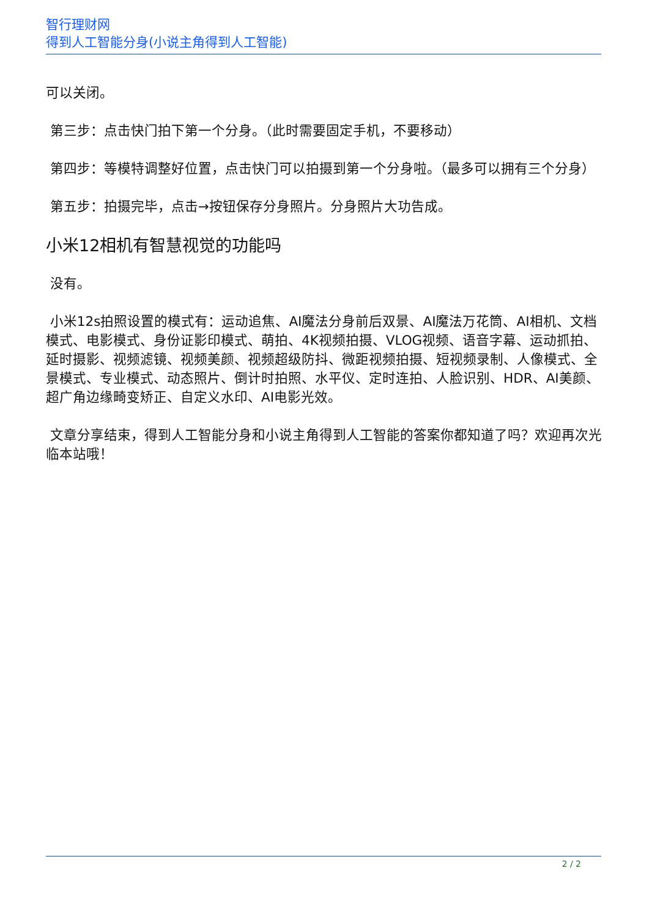智行理财网
得到人工智能分身(小说主角得到人工智能)
可以关闭。
第三步：点击快门拍下第一个分身。（此时需要固定手机，不要移动）
第四步：等模特调整好位置，点击快门可以拍摄到第一个分身啦。（最多可以拥有三个分身）
第五步：拍摄完毕，点击→按钮保存分身照片。分身照片大功告成。
小米12相机有智慧视觉的功能吗
没有。
小米12s拍照设置的模式有：运动追焦、AI魔法分身前后双景、AI魔法万花筒、AI相机、文档模式、电影模式、身份证影印模式、萌拍、4K视频拍摄、VLOG视频、语音字幕、运动抓拍、延时摄影、视频滤镜、视频美颜、视频超级防抖、微距视频拍摄、短视频录制、人像模式、全景模式、专业模式、动态照片、倒计时拍照、水平仪、定时连拍、人脸识别、HDR、AI美颜、超广角边缘畸变矫正、自定义水印、AI电影光效。
文章分享结束，得到人工智能分身和小说主角得到人工智能的答案你都知道了吗？欢迎再次光临本站哦！
2 / 2